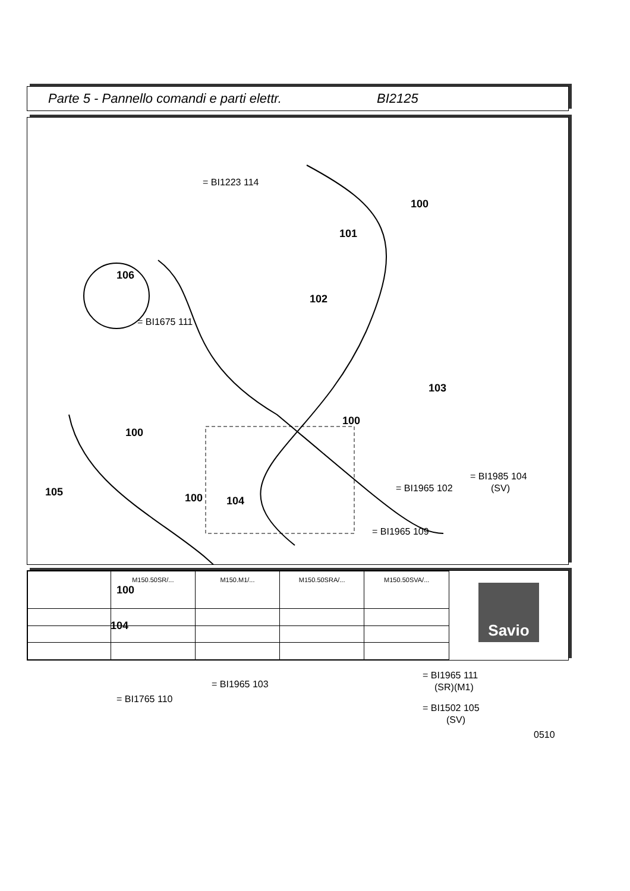Parte 5 - Pannello comandi e parti elettr. BI2125
= BI1223 114
100
101
106
102
= BI1675 111
103
100
100
= BI1985 104
(SV)
= BI1965 102
105 100 104
= BI1965 109
100
104
= BI1965 111
(SR)(M1)
= BI1965 103
= BI1765 110
= BI1502 105
(SV)
0510
| | M150.50SR/... | M150.M1/... | M150.50SRA/... | M150.50SVA/... |
Savio